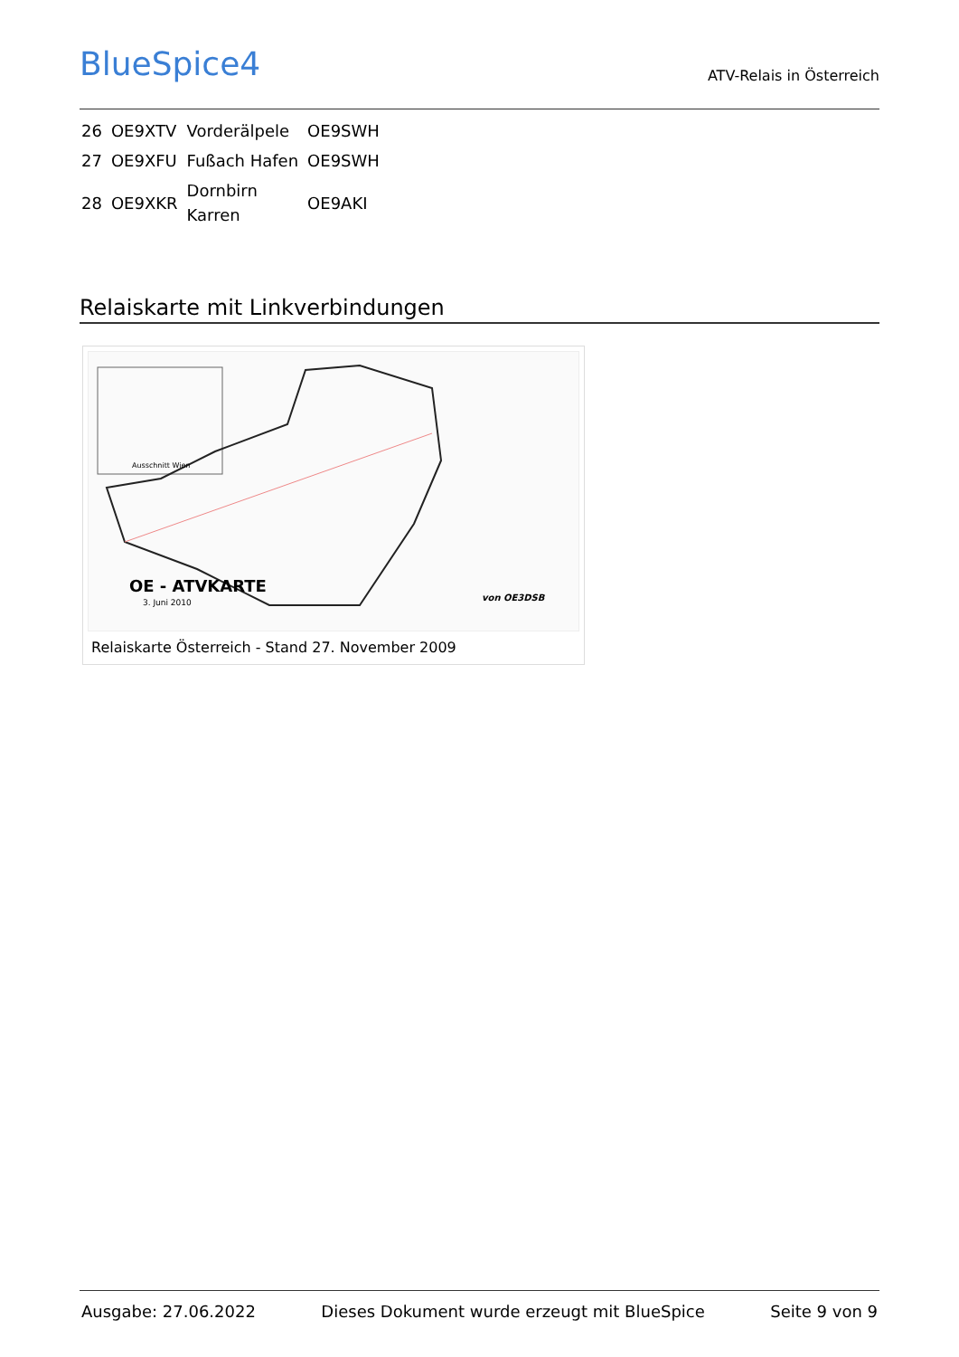BlueSpice4
ATV-Relais in Österreich
| 26 | OE9XTV | Vorderälpele | OE9SWH |
| 27 | OE9XFU | Fußach Hafen | OE9SWH |
| 28 | OE9XKR | Dornbirn Karren | OE9AKI |
Relaiskarte mit Linkverbindungen
OE - ATVKARTE
3. Juni 2010
Ausschnitt Wien
von OE3DSB
Relaiskarte Österreich - Stand 27. November 2009
Ausgabe: 27.06.2022 Dieses Dokument wurde erzeugt mit BlueSpice Seite 9 von 9